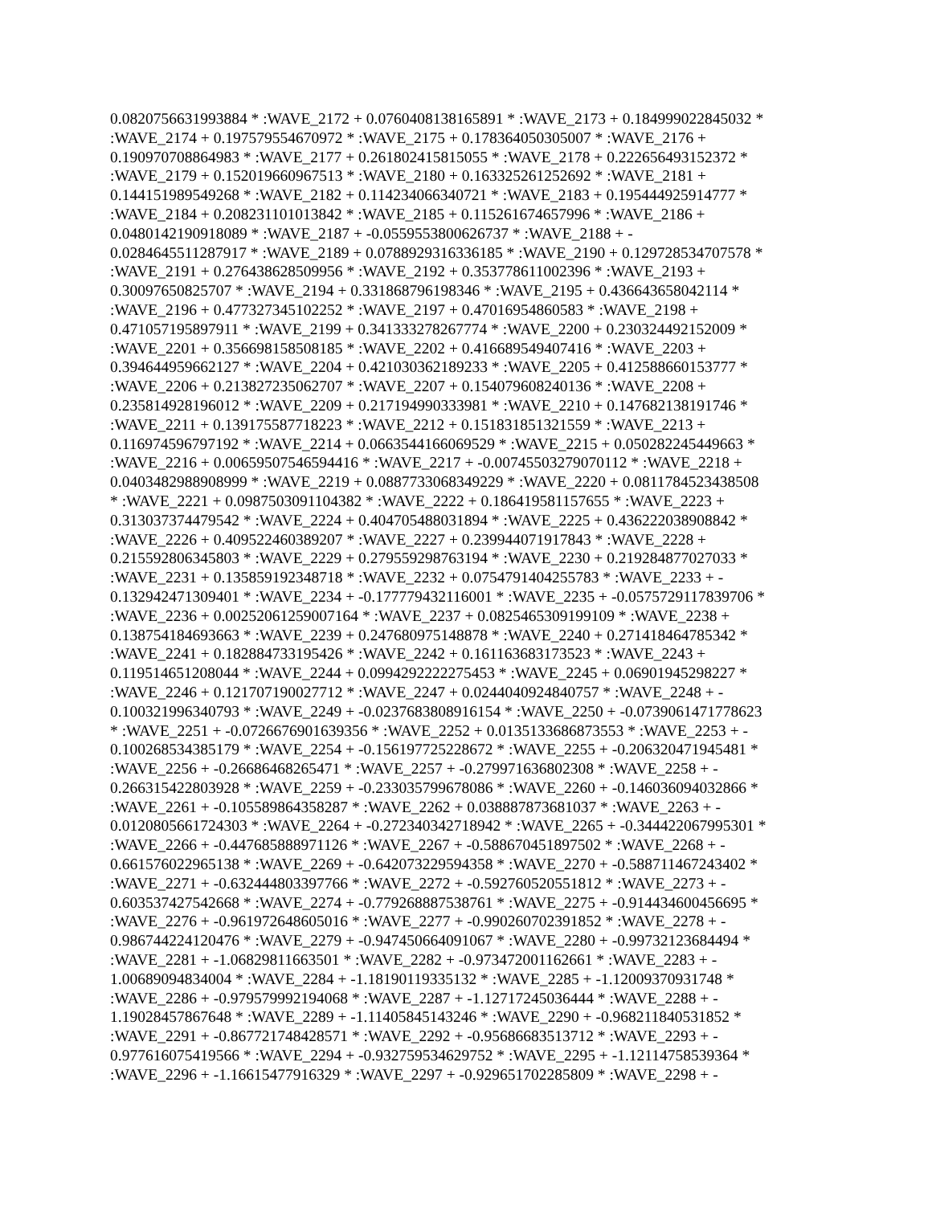0.0820756631993884 * :WAVE_2172 + 0.0760408138165891 * :WAVE_2173 + 0.184999022845032 *
:WAVE_2174 + 0.197579554670972 * :WAVE_2175 + 0.178364050305007 * :WAVE_2176 +
0.190970708864983 * :WAVE_2177 + 0.261802415815055 * :WAVE_2178 + 0.222656493152372 *
:WAVE_2179 + 0.152019660967513 * :WAVE_2180 + 0.163325261252692 * :WAVE_2181 +
0.144151989549268 * :WAVE_2182 + 0.114234066340721 * :WAVE_2183 + 0.195444925914777 *
:WAVE_2184 + 0.208231101013842 * :WAVE_2185 + 0.115261674657996 * :WAVE_2186 +
0.0480142190918089 * :WAVE_2187 + -0.0559553800626737 * :WAVE_2188 + -
0.0284645511287917 * :WAVE_2189 + 0.0788929316336185 * :WAVE_2190 + 0.129728534707578 *
:WAVE_2191 + 0.276438628509956 * :WAVE_2192 + 0.353778611002396 * :WAVE_2193 +
0.30097650825707 * :WAVE_2194 + 0.331868796198346 * :WAVE_2195 + 0.436643658042114 *
:WAVE_2196 + 0.477327345102252 * :WAVE_2197 + 0.47016954860583 * :WAVE_2198 +
0.471057195897911 * :WAVE_2199 + 0.341333278267774 * :WAVE_2200 + 0.230324492152009 *
:WAVE_2201 + 0.356698158508185 * :WAVE_2202 + 0.416689549407416 * :WAVE_2203 +
0.394644959662127 * :WAVE_2204 + 0.421030362189233 * :WAVE_2205 + 0.412588660153777 *
:WAVE_2206 + 0.213827235062707 * :WAVE_2207 + 0.154079608240136 * :WAVE_2208 +
0.235814928196012 * :WAVE_2209 + 0.217194990333981 * :WAVE_2210 + 0.147682138191746 *
:WAVE_2211 + 0.139175587718223 * :WAVE_2212 + 0.151831851321559 * :WAVE_2213 +
0.116974596797192 * :WAVE_2214 + 0.0663544166069529 * :WAVE_2215 + 0.050282245449663 *
:WAVE_2216 + 0.00659507546594416 * :WAVE_2217 + -0.00745503279070112 * :WAVE_2218 +
0.0403482988908999 * :WAVE_2219 + 0.0887733068349229 * :WAVE_2220 + 0.0811784523438508
* :WAVE_2221 + 0.0987503091104382 * :WAVE_2222 + 0.186419581157655 * :WAVE_2223 +
0.313037374479542 * :WAVE_2224 + 0.404705488031894 * :WAVE_2225 + 0.436222038908842 *
:WAVE_2226 + 0.409522460389207 * :WAVE_2227 + 0.239944071917843 * :WAVE_2228 +
0.215592806345803 * :WAVE_2229 + 0.279559298763194 * :WAVE_2230 + 0.219284877027033 *
:WAVE_2231 + 0.135859192348718 * :WAVE_2232 + 0.0754791404255783 * :WAVE_2233 + -
0.132942471309401 * :WAVE_2234 + -0.177779432116001 * :WAVE_2235 + -0.0575729117839706 *
:WAVE_2236 + 0.00252061259007164 * :WAVE_2237 + 0.0825465309199109 * :WAVE_2238 +
0.138754184693663 * :WAVE_2239 + 0.247680975148878 * :WAVE_2240 + 0.271418464785342 *
:WAVE_2241 + 0.182884733195426 * :WAVE_2242 + 0.161163683173523 * :WAVE_2243 +
0.119514651208044 * :WAVE_2244 + 0.0994292222275453 * :WAVE_2245 + 0.06901945298227 *
:WAVE_2246 + 0.121707190027712 * :WAVE_2247 + 0.0244040924840757 * :WAVE_2248 + -
0.100321996340793 * :WAVE_2249 + -0.0237683808916154 * :WAVE_2250 + -0.0739061471778623
* :WAVE_2251 + -0.0726676901639356 * :WAVE_2252 + 0.0135133686873553 * :WAVE_2253 + -
0.100268534385179 * :WAVE_2254 + -0.156197725228672 * :WAVE_2255 + -0.206320471945481 *
:WAVE_2256 + -0.26686468265471 * :WAVE_2257 + -0.279971636802308 * :WAVE_2258 + -
0.266315422803928 * :WAVE_2259 + -0.233035799678086 * :WAVE_2260 + -0.146036094032866 *
:WAVE_2261 + -0.105589864358287 * :WAVE_2262 + 0.038887873681037 * :WAVE_2263 + -
0.0120805661724303 * :WAVE_2264 + -0.272340342718942 * :WAVE_2265 + -0.344422067995301 *
:WAVE_2266 + -0.447685888971126 * :WAVE_2267 + -0.588670451897502 * :WAVE_2268 + -
0.661576022965138 * :WAVE_2269 + -0.642073229594358 * :WAVE_2270 + -0.588711467243402 *
:WAVE_2271 + -0.632444803397766 * :WAVE_2272 + -0.592760520551812 * :WAVE_2273 + -
0.603537427542668 * :WAVE_2274 + -0.779268887538761 * :WAVE_2275 + -0.914434600456695 *
:WAVE_2276 + -0.961972648605016 * :WAVE_2277 + -0.990260702391852 * :WAVE_2278 + -
0.986744224120476 * :WAVE_2279 + -0.947450664091067 * :WAVE_2280 + -0.99732123684494 *
:WAVE_2281 + -1.06829811663501 * :WAVE_2282 + -0.973472001162661 * :WAVE_2283 + -
1.00689094834004 * :WAVE_2284 + -1.18190119335132 * :WAVE_2285 + -1.12009370931748 *
:WAVE_2286 + -0.979579992194068 * :WAVE_2287 + -1.12717245036444 * :WAVE_2288 + -
1.19028457867648 * :WAVE_2289 + -1.11405845143246 * :WAVE_2290 + -0.968211840531852 *
:WAVE_2291 + -0.867721748428571 * :WAVE_2292 + -0.95686683513712 * :WAVE_2293 + -
0.977616075419566 * :WAVE_2294 + -0.932759534629752 * :WAVE_2295 + -1.12114758539364 *
:WAVE_2296 + -1.16615477916329 * :WAVE_2297 + -0.929651702285809 * :WAVE_2298 + -